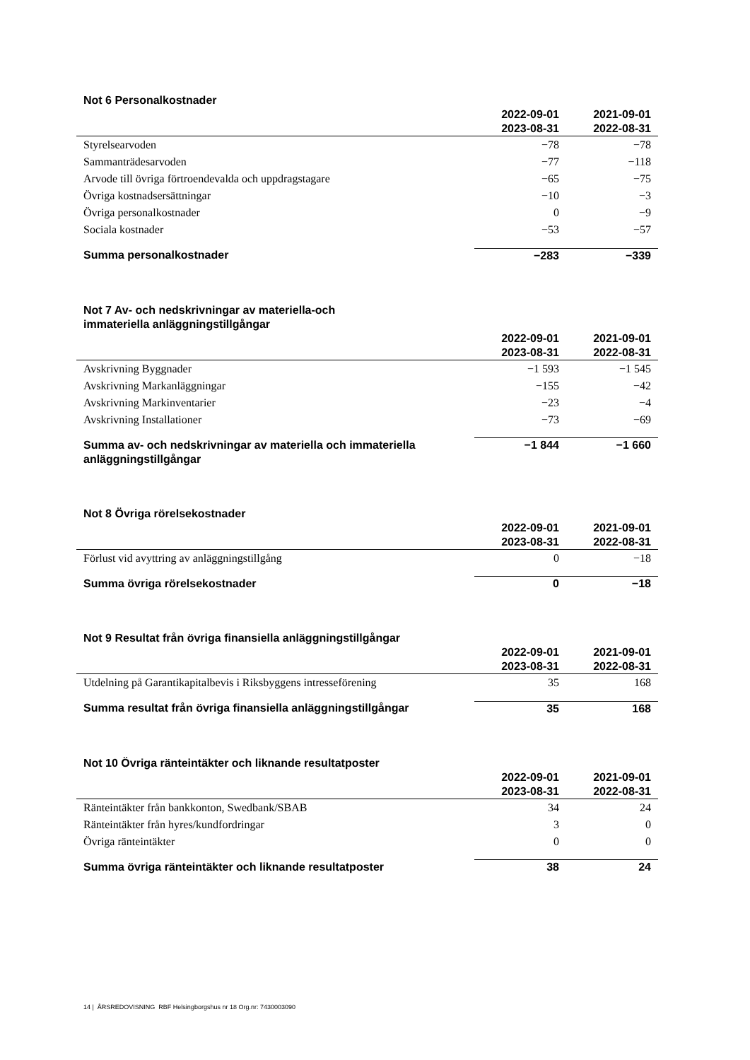Not 6 Personalkostnader
| | 2022-09-01 2023-08-31 | 2021-09-01 2022-08-31 |
| --- | --- | --- |
| Styrelsearvoden | −78 | −78 |
| Sammanträdesarvoden | −77 | −118 |
| Arvode till övriga förtroendevalda och uppdragstagare | −65 | −75 |
| Övriga kostnadsersättningar | −10 | −3 |
| Övriga personalkostnader | 0 | −9 |
| Sociala kostnader | −53 | −57 |
| Summa personalkostnader | −283 | −339 |
Not 7 Av- och nedskrivningar av materiella-och
immateriella anläggningstillgångar
| | 2022-09-01 2023-08-31 | 2021-09-01 2022-08-31 |
| --- | --- | --- |
| Avskrivning Byggnader | −1 593 | −1 545 |
| Avskrivning Markanläggningar | −155 | −42 |
| Avskrivning Markinventarier | −23 | −4 |
| Avskrivning Installationer | −73 | −69 |
| Summa av- och nedskrivningar av materiella och immateriella anläggningstillgångar | −1 844 | −1 660 |
Not 8 Övriga rörelsekostnader
| | 2022-09-01 2023-08-31 | 2021-09-01 2022-08-31 |
| --- | --- | --- |
| Förlust vid avyttring av anläggningstillgång | 0 | −18 |
| Summa övriga rörelsekostnader | 0 | −18 |
Not 9 Resultat från övriga finansiella anläggningstillgångar
| | 2022-09-01 2023-08-31 | 2021-09-01 2022-08-31 |
| --- | --- | --- |
| Utdelning på Garantikapitalbevis i Riksbyggens intresseförening | 35 | 168 |
| Summa resultat från övriga finansiella anläggningstillgångar | 35 | 168 |
Not 10 Övriga ränteintäkter och liknande resultatposter
| | 2022-09-01 2023-08-31 | 2021-09-01 2022-08-31 |
| --- | --- | --- |
| Ränteintäkter från bankkonton, Swedbank/SBAB | 34 | 24 |
| Ränteintäkter från hyres/kundfordringar | 3 | 0 |
| Övriga ränteintäkter | 0 | 0 |
| Summa övriga ränteintäkter och liknande resultatposter | 38 | 24 |
14 | ÅRSREDOVISNING RBF Helsingborgshus nr 18 Org.nr: 7430003090